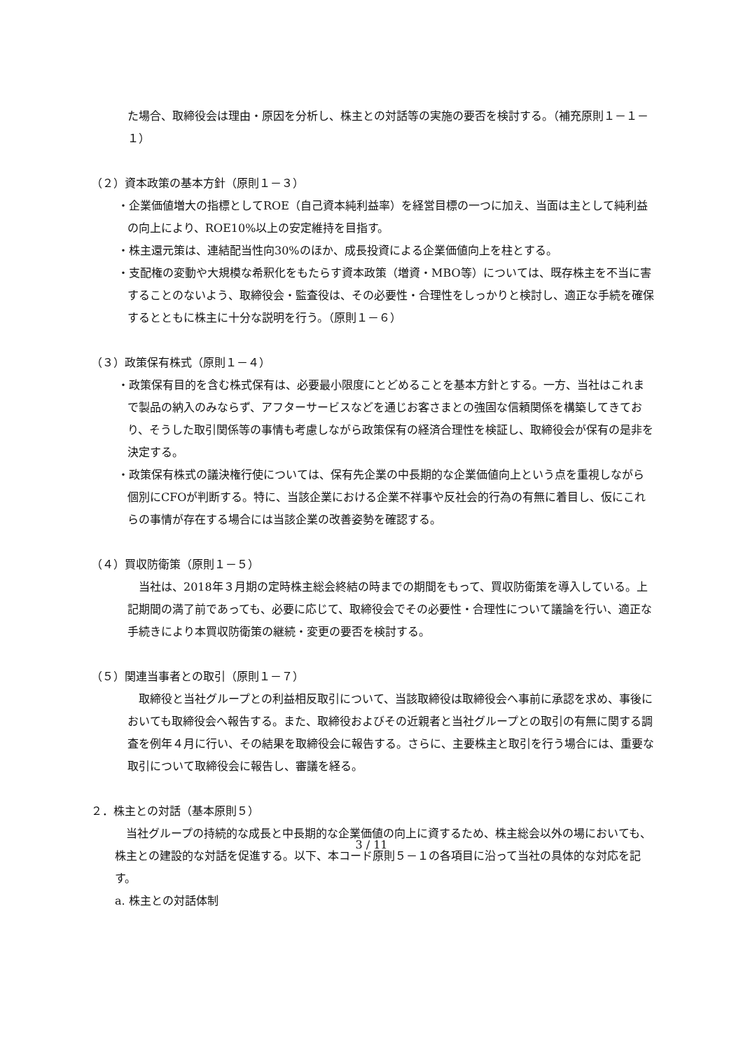た場合、取締役会は理由・原因を分析し、株主との対話等の実施の要否を検討する。（補充原則１－１－１）
（２）資本政策の基本方針（原則１－３）
・企業価値増大の指標としてROE（自己資本純利益率）を経営目標の一つに加え、当面は主として純利益の向上により、ROE10%以上の安定維持を目指す。
・株主還元策は、連結配当性向30%のほか、成長投資による企業価値向上を柱とする。
・支配権の変動や大規模な希釈化をもたらす資本政策（増資・MBO等）については、既存株主を不当に害することのないよう、取締役会・監査役は、その必要性・合理性をしっかりと検討し、適正な手続を確保するとともに株主に十分な説明を行う。（原則１－６）
（３）政策保有株式（原則１－４）
・政策保有目的を含む株式保有は、必要最小限度にとどめることを基本方針とする。一方、当社はこれまで製品の納入のみならず、アフターサービスなどを通じお客さまとの強固な信頼関係を構築してきており、そうした取引関係等の事情も考慮しながら政策保有の経済合理性を検証し、取締役会が保有の是非を決定する。
・政策保有株式の議決権行使については、保有先企業の中長期的な企業価値向上という点を重視しながら個別にCFOが判断する。特に、当該企業における企業不祥事や反社会的行為の有無に着目し、仮にこれらの事情が存在する場合には当該企業の改善姿勢を確認する。
（４）買収防衛策（原則１－５）
　当社は、2018年３月期の定時株主総会終結の時までの期間をもって、買収防衛策を導入している。上記期間の満了前であっても、必要に応じて、取締役会でその必要性・合理性について議論を行い、適正な手続きにより本買収防衛策の継続・変更の要否を検討する。
（５）関連当事者との取引（原則１－７）
　取締役と当社グループとの利益相反取引について、当該取締役は取締役会へ事前に承認を求め、事後においても取締役会へ報告する。また、取締役およびその近親者と当社グループとの取引の有無に関する調査を例年４月に行い、その結果を取締役会に報告する。さらに、主要株主と取引を行う場合には、重要な取引について取締役会に報告し、審議を経る。
２．株主との対話（基本原則５）
　当社グループの持続的な成長と中長期的な企業価値の向上に資するため、株主総会以外の場においても、株主との建設的な対話を促進する。以下、本コード原則５－１の各項目に沿って当社の具体的な対応を記す。
a. 株主との対話体制
3 / 11